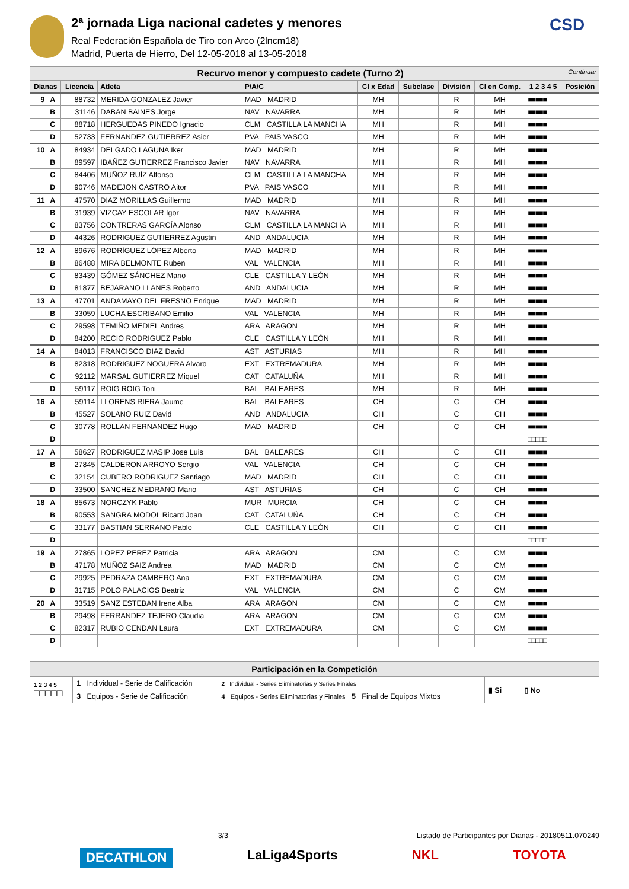2ª jornada Liga nacional cadetes y menores
Real Federación Española de Tiro con Arco (2lncm18)
Madrid, Puerta de Hierro, Del 12-05-2018 al 13-05-2018
CSD
| Recurvo menor y compuesto cadete (Turno 2) Continuar | | | | | | | | | | |
| Dianas | | Licencia | Atleta | P/A/C | Cl x Edad | Subclase | División | Cl en Comp. | 1 2 3 4 5 | Posición |
| 9 | A | 88732 | MERIDA GONZALEZ Javier | MAD MADRID | MH | | R | MH | ■■■■■ | |
| | B | 31146 | DABAN BAINES Jorge | NAV NAVARRA | MH | | R | MH | ■■■■■ | |
| | C | 88718 | HERGUEDAS PINEDO Ignacio | CLM CASTILLA LA MANCHA | MH | | R | MH | ■■■■■ | |
| | D | 52733 | FERNANDEZ GUTIERREZ Asier | PVA PAIS VASCO | MH | | R | MH | ■■■■■ | |
| 10 | A | 84934 | DELGADO LAGUNA Iker | MAD MADRID | MH | | R | MH | ■■■■■ | |
| | B | 89597 | IBAÑEZ GUTIERREZ Francisco Javier | NAV NAVARRA | MH | | R | MH | ■■■■■ | |
| | C | 84406 | MUÑOZ RUÍZ Alfonso | CLM CASTILLA LA MANCHA | MH | | R | MH | ■■■■■ | |
| | D | 90746 | MADEJON CASTRO Aitor | PVA PAIS VASCO | MH | | R | MH | ■■■■■ | |
| 11 | A | 47570 | DIAZ MORILLAS Guillermo | MAD MADRID | MH | | R | MH | ■■■■■ | |
| | B | 31939 | VIZCAY ESCOLAR Igor | NAV NAVARRA | MH | | R | MH | ■■■■■ | |
| | C | 83756 | CONTRERAS GARCÍA Alonso | CLM CASTILLA LA MANCHA | MH | | R | MH | ■■■■■ | |
| | D | 44326 | RODRIGUEZ GUTIERREZ Agustin | AND ANDALUCIA | MH | | R | MH | ■■■■■ | |
| 12 | A | 89676 | RODRÍGUEZ LÓPEZ Alberto | MAD MADRID | MH | | R | MH | ■■■■■ | |
| | B | 86488 | MIRA BELMONTE Ruben | VAL VALENCIA | MH | | R | MH | ■■■■■ | |
| | C | 83439 | GÓMEZ SÁNCHEZ Mario | CLE CASTILLA Y LEÓN | MH | | R | MH | ■■■■■ | |
| | D | 81877 | BEJARANO LLANES Roberto | AND ANDALUCIA | MH | | R | MH | ■■■■■ | |
| 13 | A | 47701 | ANDAMAYO DEL FRESNO Enrique | MAD MADRID | MH | | R | MH | ■■■■■ | |
| | B | 33059 | LUCHA ESCRIBANO Emilio | VAL VALENCIA | MH | | R | MH | ■■■■■ | |
| | C | 29598 | TEMIÑO MEDIEL Andres | ARA ARAGON | MH | | R | MH | ■■■■■ | |
| | D | 84200 | RECIO RODRIGUEZ Pablo | CLE CASTILLA Y LEÓN | MH | | R | MH | ■■■■■ | |
| 14 | A | 84013 | FRANCISCO DIAZ David | AST ASTURIAS | MH | | R | MH | ■■■■■ | |
| | B | 82318 | RODRIGUEZ NOGUERA Alvaro | EXT EXTREMADURA | MH | | R | MH | ■■■■■ | |
| | C | 92112 | MARSAL GUTIERREZ Miquel | CAT CATALUÑA | MH | | R | MH | ■■■■■ | |
| | D | 59117 | ROIG ROIG Toni | BAL BALEARES | MH | | R | MH | ■■■■■ | |
| 16 | A | 59114 | LLORENS RIERA Jaume | BAL BALEARES | CH | | C | CH | ■■■■■ | |
| | B | 45527 | SOLANO RUIZ David | AND ANDALUCIA | CH | | C | CH | ■■■■■ | |
| | C | 30778 | ROLLAN FERNANDEZ Hugo | MAD MADRID | CH | | C | CH | ■■■■■ | |
| | D | | | | | | | | □□□□□ | |
| 17 | A | 58627 | RODRIGUEZ MASIP Jose Luis | BAL BALEARES | CH | | C | CH | ■■■■■ | |
| | B | 27845 | CALDERON ARROYO Sergio | VAL VALENCIA | CH | | C | CH | ■■■■■ | |
| | C | 32154 | CUBERO RODRIGUEZ Santiago | MAD MADRID | CH | | C | CH | ■■■■■ | |
| | D | 33500 | SANCHEZ MEDRANO Mario | AST ASTURIAS | CH | | C | CH | ■■■■■ | |
| 18 | A | 85673 | NORCZYK Pablo | MUR MURCIA | CH | | C | CH | ■■■■■ | |
| | B | 90553 | SANGRA MODOL Ricard Joan | CAT CATALUÑA | CH | | C | CH | ■■■■■ | |
| | C | 33177 | BASTIAN SERRANO Pablo | CLE CASTILLA Y LEÓN | CH | | C | CH | ■■■■■ | |
| | D | | | | | | | | □□□□□ | |
| 19 | A | 27865 | LOPEZ PEREZ Patricia | ARA ARAGON | CM | | C | CM | ■■■■■ | |
| | B | 47178 | MUÑOZ SAIZ Andrea | MAD MADRID | CM | | C | CM | ■■■■■ | |
| | C | 29925 | PEDRAZA CAMBERO Ana | EXT EXTREMADURA | CM | | C | CM | ■■■■■ | |
| | D | 31715 | POLO PALACIOS Beatriz | VAL VALENCIA | CM | | C | CM | ■■■■■ | |
| 20 | A | 33519 | SANZ ESTEBAN Irene Alba | ARA ARAGON | CM | | C | CM | ■■■■■ | |
| | B | 29498 | FERRANDEZ TEJERO Claudia | ARA ARAGON | CM | | C | CM | ■■■■■ | |
| | C | 82317 | RUBIO CENDAN Laura | EXT EXTREMADURA | CM | | C | CM | ■■■■■ | |
| | D | | | | | | | | □□□□□ | |
| Participación en la Competición | | | |
| 1 2 3 4 5 □□□□□ | 1 Individual - Serie de Calificación | 2 Individual - Series Eliminatorias y Series Finales | ▮ Si ▯ No |
| | 3 Equipos - Serie de Calificación | 4 Equipos - Series Eliminatorias y Finales 5 Final de Equipos Mixtos | |
3/3 Listado de Participantes por Dianas - 20180511.070249
DECATHLON LaLiga4Sports NKL TOYOTA